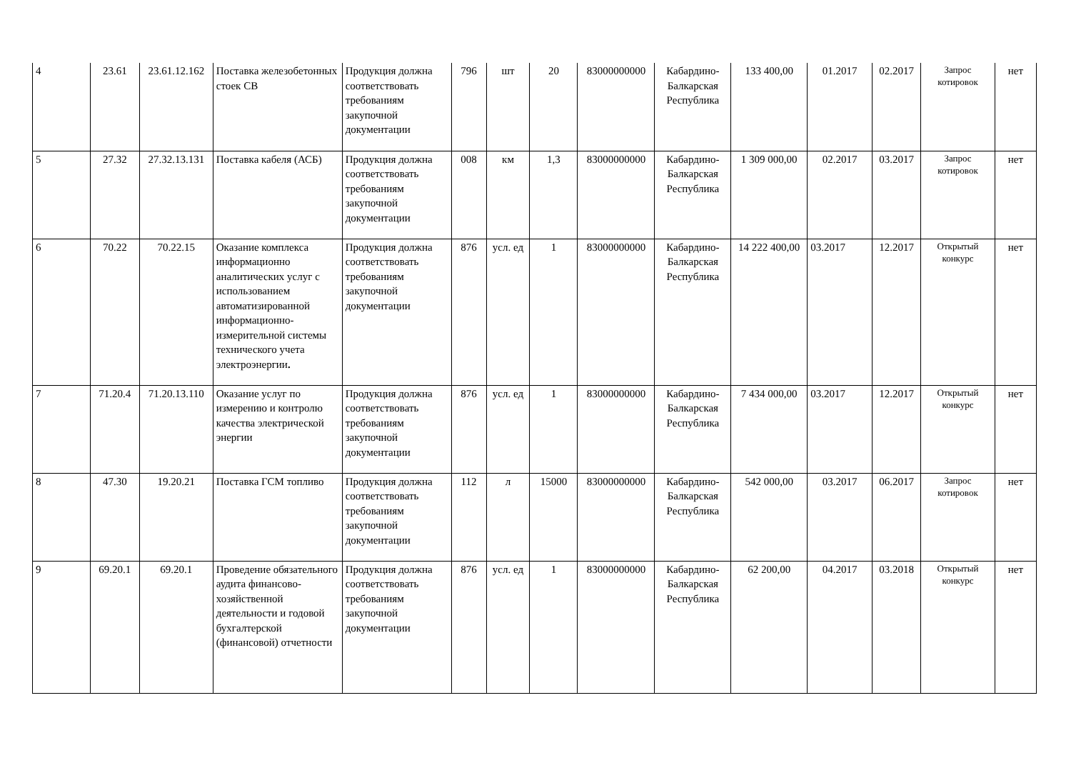| 4 | 23.61 | 23.61.12.162 | Поставка железобетонных стоек СВ | Продукция должна соответствовать требованиям закупочной документации | 796 | шт | 20 | 83000000000 | Кабардино-Балкарская Республика | 133 400,00 | 01.2017 | 02.2017 | Запрос котировок | нет |
| 5 | 27.32 | 27.32.13.131 | Поставка кабеля (АСБ) | Продукция должна соответствовать требованиям закупочной документации | 008 | км | 1,3 | 83000000000 | Кабардино-Балкарская Республика | 1 309 000,00 | 02.2017 | 03.2017 | Запрос котировок | нет |
| 6 | 70.22 | 70.22.15 | Оказание комплекса информационно аналитических услуг с использованием автоматизированной информационно-измерительной системы технического учета электроэнергии . | Продукция должна соответствовать требованиям закупочной документации | 876 | усл. ед | 1 | 83000000000 | Кабардино-Балкарская Республика | 14 222 400,00 | 03.2017 | 12.2017 | Открытый конкурс | нет |
| 7 | 71.20.4 | 71.20.13.110 | Оказание услуг по измерению и контролю качества электрической энергии | Продукция должна соответствовать требованиям закупочной документации | 876 | усл. ед | 1 | 83000000000 | Кабардино-Балкарская Республика | 7 434 000,00 | 03.2017 | 12.2017 | Открытый конкурс | нет |
| 8 | 47.30 | 19.20.21 | Поставка ГСМ топливо | Продукция должна соответствовать требованиям закупочной документации | 112 | л | 15000 | 83000000000 | Кабардино-Балкарская Республика | 542 000,00 | 03.2017 | 06.2017 | Запрос котировок | нет |
| 9 | 69.20.1 | 69.20.1 | Проведение обязательного аудита финансово-хозяйственной деятельности и годовой бухгалтерской (финансовой) отчетности | Продукция должна соответствовать требованиям закупочной документации | 876 | усл. ед | 1 | 83000000000 | Кабардино-Балкарская Республика | 62 200,00 | 04.2017 | 03.2018 | Открытый конкурс | нет |